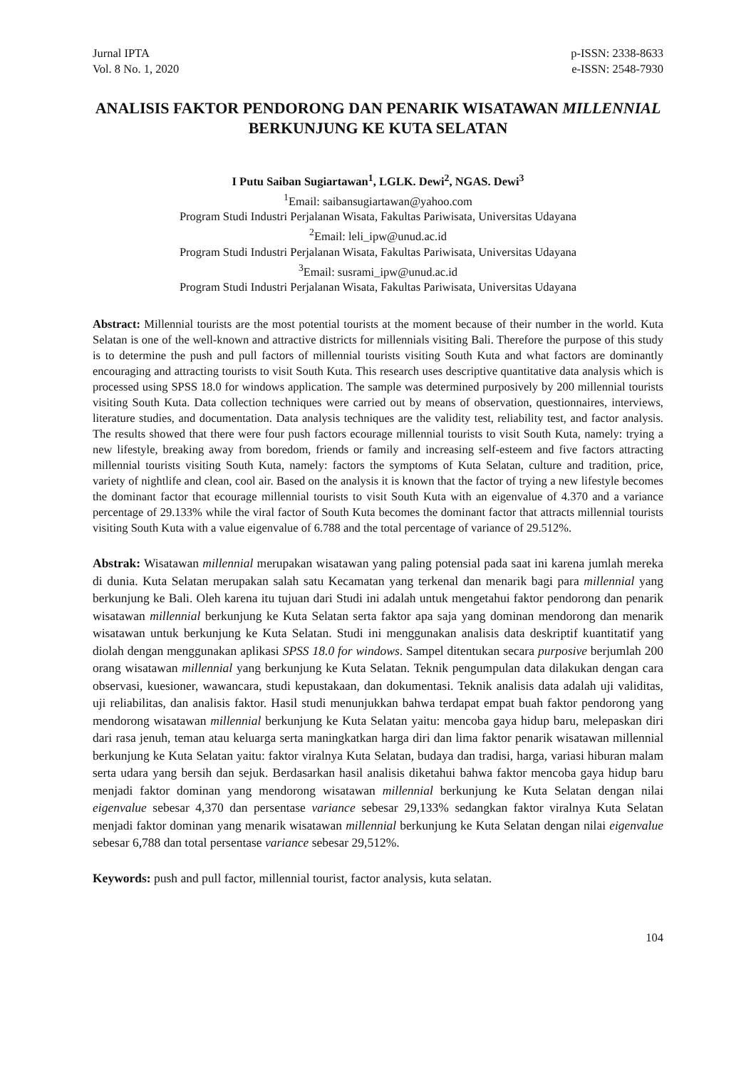Jurnal IPTA
Vol. 8 No. 1, 2020
p-ISSN: 2338-8633
e-ISSN: 2548-7930
ANALISIS FAKTOR PENDORONG DAN PENARIK WISATAWAN MILLENNIAL BERKUNJUNG KE KUTA SELATAN
I Putu Saiban Sugiartawan<sup>1</sup>, LGLK. Dewi<sup>2</sup>, NGAS. Dewi<sup>3</sup>
<sup>1</sup> Email: saibansugiartawan@yahoo.com
Program Studi Industri Perjalanan Wisata, Fakultas Pariwisata, Universitas Udayana
<sup>2</sup> Email: leli_ipw@unud.ac.id
Program Studi Industri Perjalanan Wisata, Fakultas Pariwisata, Universitas Udayana
<sup>3</sup> Email: susrami_ipw@unud.ac.id
Program Studi Industri Perjalanan Wisata, Fakultas Pariwisata, Universitas Udayana
Abstract: Millennial tourists are the most potential tourists at the moment because of their number in the world. Kuta Selatan is one of the well-known and attractive districts for millennials visiting Bali. Therefore the purpose of this study is to determine the push and pull factors of millennial tourists visiting South Kuta and what factors are dominantly encouraging and attracting tourists to visit South Kuta. This research uses descriptive quantitative data analysis which is processed using SPSS 18.0 for windows application. The sample was determined purposively by 200 millennial tourists visiting South Kuta. Data collection techniques were carried out by means of observation, questionnaires, interviews, literature studies, and documentation. Data analysis techniques are the validity test, reliability test, and factor analysis. The results showed that there were four push factors ecourage millennial tourists to visit South Kuta, namely: trying a new lifestyle, breaking away from boredom, friends or family and increasing self-esteem and five factors attracting millennial tourists visiting South Kuta, namely: factors the symptoms of Kuta Selatan, culture and tradition, price, variety of nightlife and clean, cool air. Based on the analysis it is known that the factor of trying a new lifestyle becomes the dominant factor that ecourage millennial tourists to visit South Kuta with an eigenvalue of 4.370 and a variance percentage of 29.133% while the viral factor of South Kuta becomes the dominant factor that attracts millennial tourists visiting South Kuta with a value eigenvalue of 6.788 and the total percentage of variance of 29.512%.
Abstrak: Wisatawan millennial merupakan wisatawan yang paling potensial pada saat ini karena jumlah mereka di dunia. Kuta Selatan merupakan salah satu Kecamatan yang terkenal dan menarik bagi para millennial yang berkunjung ke Bali. Oleh karena itu tujuan dari Studi ini adalah untuk mengetahui faktor pendorong dan penarik wisatawan millennial berkunjung ke Kuta Selatan serta faktor apa saja yang dominan mendorong dan menarik wisatawan untuk berkunjung ke Kuta Selatan. Studi ini menggunakan analisis data deskriptif kuantitatif yang diolah dengan menggunakan aplikasi SPSS 18.0 for windows. Sampel ditentukan secara purposive berjumlah 200 orang wisatawan millennial yang berkunjung ke Kuta Selatan. Teknik pengumpulan data dilakukan dengan cara observasi, kuesioner, wawancara, studi kepustakaan, dan dokumentasi. Teknik analisis data adalah uji validitas, uji reliabilitas, dan analisis faktor. Hasil studi menunjukkan bahwa terdapat empat buah faktor pendorong yang mendorong wisatawan millennial berkunjung ke Kuta Selatan yaitu: mencoba gaya hidup baru, melepaskan diri dari rasa jenuh, teman atau keluarga serta maningkatkan harga diri dan lima faktor penarik wisatawan millennial berkunjung ke Kuta Selatan yaitu: faktor viralnya Kuta Selatan, budaya dan tradisi, harga, variasi hiburan malam serta udara yang bersih dan sejuk. Berdasarkan hasil analisis diketahui bahwa faktor mencoba gaya hidup baru menjadi faktor dominan yang mendorong wisatawan millennial berkunjung ke Kuta Selatan dengan nilai eigenvalue sebesar 4,370 dan persentase variance sebesar 29,133% sedangkan faktor viralnya Kuta Selatan menjadi faktor dominan yang menarik wisatawan millennial berkunjung ke Kuta Selatan dengan nilai eigenvalue sebesar 6,788 dan total persentase variance sebesar 29,512%.
Keywords: push and pull factor, millennial tourist, factor analysis, kuta selatan.
104